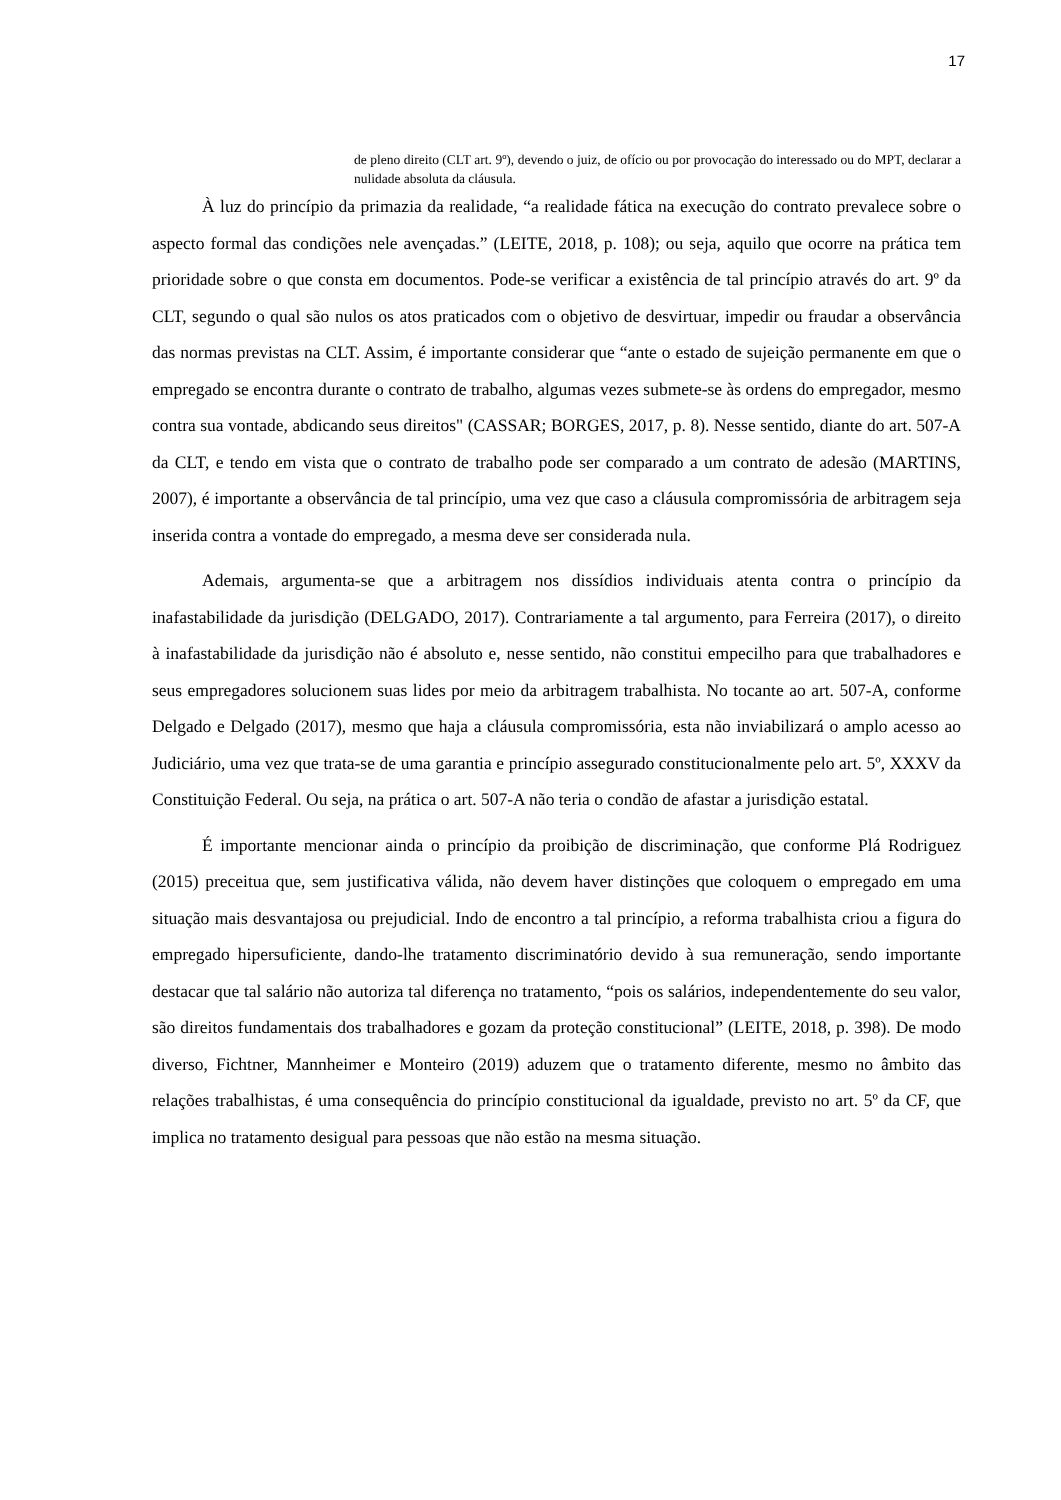17
de pleno direito (CLT art. 9º), devendo o juiz, de ofício ou por provocação do interessado ou do MPT, declarar a nulidade absoluta da cláusula.
À luz do princípio da primazia da realidade, “a realidade fática na execução do contrato prevalece sobre o aspecto formal das condições nele avençadas.” (LEITE, 2018, p. 108); ou seja, aquilo que ocorre na prática tem prioridade sobre o que consta em documentos. Pode-se verificar a existência de tal princípio através do art. 9º da CLT, segundo o qual são nulos os atos praticados com o objetivo de desvirtuar, impedir ou fraudar a observância das normas previstas na CLT. Assim, é importante considerar que “ante o estado de sujeição permanente em que o empregado se encontra durante o contrato de trabalho, algumas vezes submete-se às ordens do empregador, mesmo contra sua vontade, abdicando seus direitos" (CASSAR; BORGES, 2017, p. 8). Nesse sentido, diante do art. 507-A da CLT, e tendo em vista que o contrato de trabalho pode ser comparado a um contrato de adesão (MARTINS, 2007), é importante a observância de tal princípio, uma vez que caso a cláusula compromissória de arbitragem seja inserida contra a vontade do empregado, a mesma deve ser considerada nula.
Ademais, argumenta-se que a arbitragem nos dissídios individuais atenta contra o princípio da inafastabilidade da jurisdição (DELGADO, 2017). Contrariamente a tal argumento, para Ferreira (2017), o direito à inafastabilidade da jurisdição não é absoluto e, nesse sentido, não constitui empecilho para que trabalhadores e seus empregadores solucionem suas lides por meio da arbitragem trabalhista. No tocante ao art. 507-A, conforme Delgado e Delgado (2017), mesmo que haja a cláusula compromissória, esta não inviabilizará o amplo acesso ao Judiciário, uma vez que trata-se de uma garantia e princípio assegurado constitucionalmente pelo art. 5º, XXXV da Constituição Federal. Ou seja, na prática o art. 507-A não teria o condão de afastar a jurisdição estatal.
É importante mencionar ainda o princípio da proibição de discriminação, que conforme Plá Rodriguez (2015) preceitua que, sem justificativa válida, não devem haver distinções que coloquem o empregado em uma situação mais desvantajosa ou prejudicial. Indo de encontro a tal princípio, a reforma trabalhista criou a figura do empregado hipersuficiente, dando-lhe tratamento discriminatório devido à sua remuneração, sendo importante destacar que tal salário não autoriza tal diferença no tratamento, “pois os salários, independentemente do seu valor, são direitos fundamentais dos trabalhadores e gozam da proteção constitucional” (LEITE, 2018, p. 398). De modo diverso, Fichtner, Mannheimer e Monteiro (2019) aduzem que o tratamento diferente, mesmo no âmbito das relações trabalhistas, é uma consequência do princípio constitucional da igualdade, previsto no art. 5º da CF, que implica no tratamento desigual para pessoas que não estão na mesma situação.